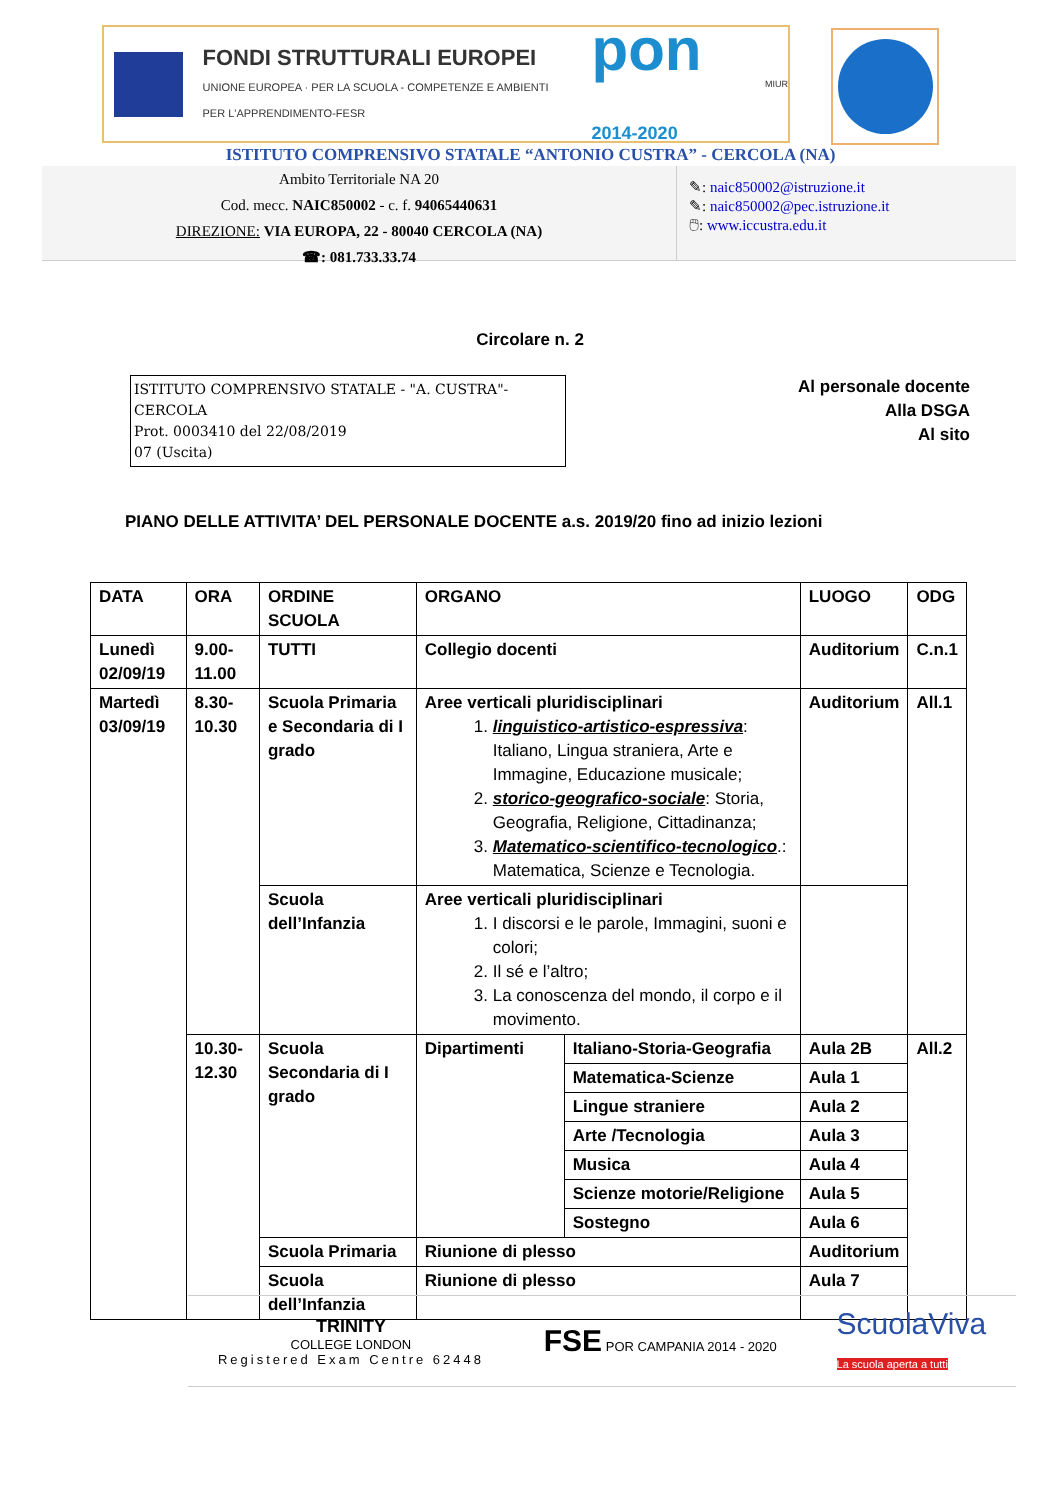FONDI STRUTTURALI EUROPEI
UNIONE EUROPEA · PER LA SCUOLA - COMPETENZE E AMBIENTI PER L'APPRENDIMENTO-FESR
pon 2014-2020
MIUR
ISTITUTO COMPRENSIVO STATALE “ANTONIO CUSTRA” - CERCOLA (NA)
Ambito Territoriale NA 20
Cod. mecc. NAIC850002 - c. f. 94065440631
DIREZIONE: VIA EUROPA, 22 - 80040 CERCOLA (NA)
☎: 081.733.33.74
✎: naic850002@istruzione.it
✎: naic850002@pec.istruzione.it
🖱: www.iccustra.edu.it
Circolare n. 2
ISTITUTO COMPRENSIVO STATALE - "A. CUSTRA"-CERCOLA
Prot. 0003410 del 22/08/2019
07 (Uscita)
Al personale docente
Alla DSGA
Al sito
PIANO DELLE ATTIVITA’ DEL PERSONALE DOCENTE a.s. 2019/20 fino ad inizio lezioni
| DATA | ORA | ORDINE SCUOLA | ORGANO | | LUOGO | ODG |
| Lunedì 02/09/19 | 9.00-11.00 | TUTTI | Collegio docenti | | Auditorium | C.n.1 |
| Martedì 03/09/19 | 8.30-10.30 | Scuola Primaria e Secondaria di I grado | Aree verticali pluridisciplinari 1. linguistico-artistico-espressiva : Italiano, Lingua straniera, Arte e Immagine, Educazione musicale; 2. storico-geografico-sociale : Storia, Geografia, Religione, Cittadinanza; 3. Matematico-scientifico-tecnologico .: Matematica, Scienze e Tecnologia. | | Auditorium | All.1 |
| | | Scuola dell’Infanzia | Aree verticali pluridisciplinari 1. I discorsi e le parole, Immagini, suoni e colori; 2. Il sé e l’altro; 3. La conoscenza del mondo, il corpo e il movimento. | | | |
| | 10.30-12.30 | Scuola Secondaria di I grado | Dipartimenti | Italiano-Storia-Geografia | Aula 2B | All.2 |
| | | | | Matematica-Scienze | Aula 1 | |
| | | | | Lingue straniere | Aula 2 | |
| | | | | Arte /Tecnologia | Aula 3 | |
| | | | | Musica | Aula 4 | |
| | | | | Scienze motorie/Religione | Aula 5 | |
| | | | | Sostegno | Aula 6 | |
| | | Scuola Primaria | Riunione di plesso | | Auditorium | |
| | | Scuola dell’Infanzia | Riunione di plesso | | Aula 7 | |
TRINITY
COLLEGE LONDON
Registered Exam Centre 62448
FSE POR CAMPANIA 2014 - 2020
ScuolaViva
La scuola aperta a tutti